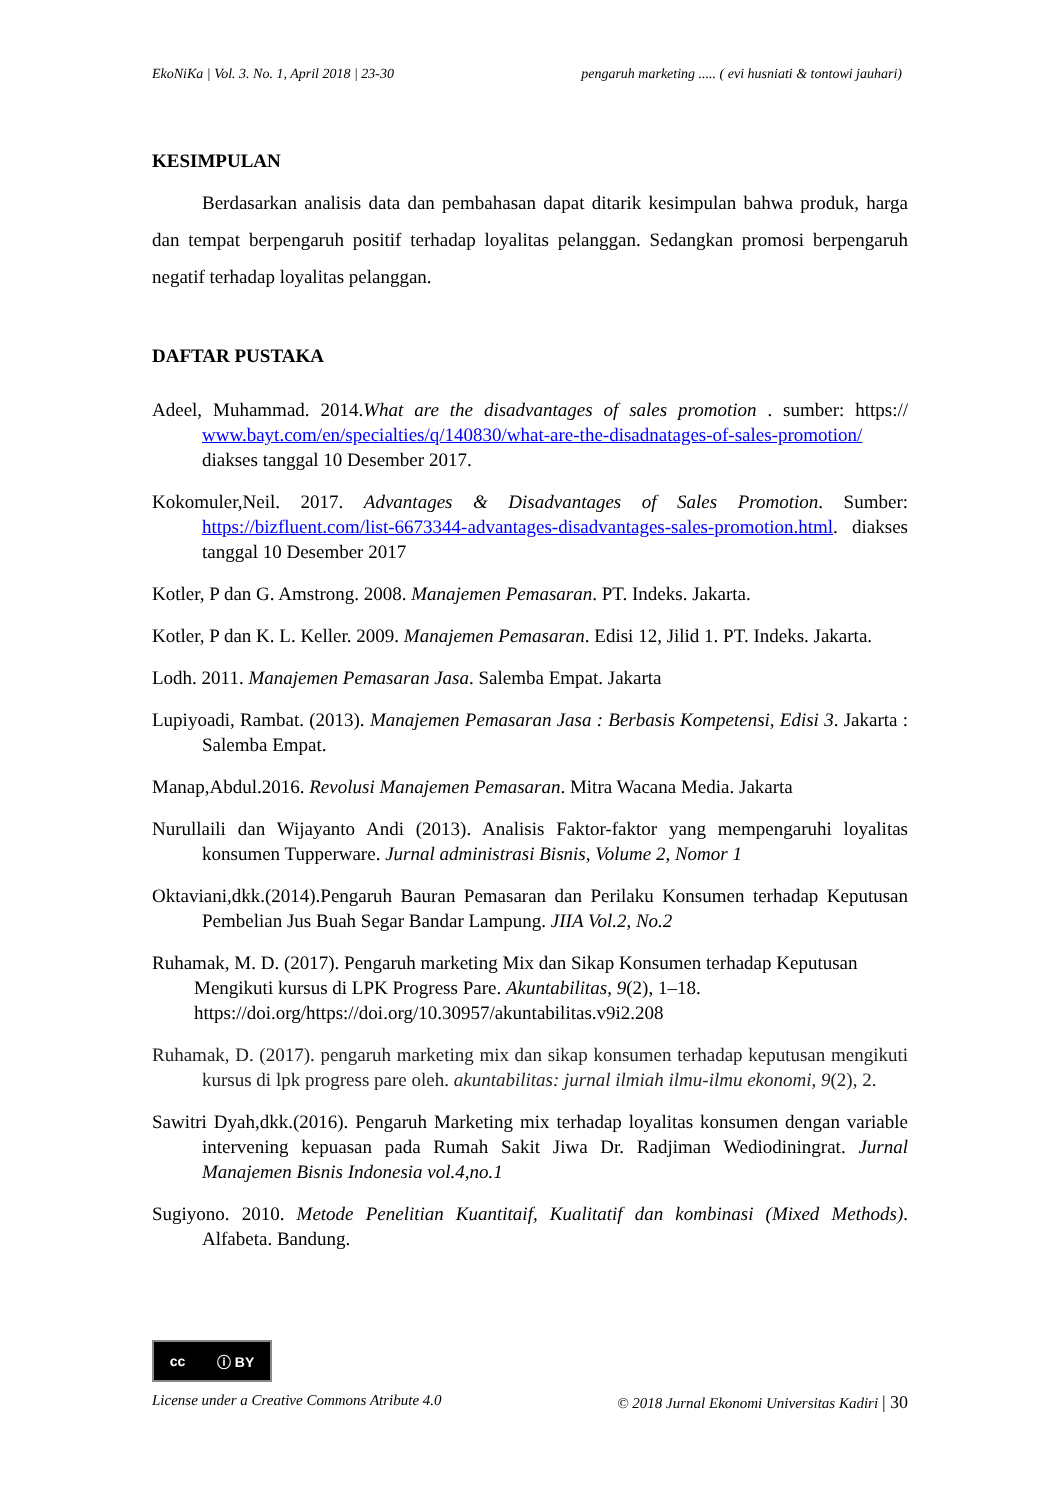EkoNiKa | Vol. 3. No. 1, April 2018 | 23-30 pengaruh marketing ..... ( evi husniati & tontowi jauhari)
KESIMPULAN
Berdasarkan analisis data dan pembahasan dapat ditarik kesimpulan bahwa produk, harga dan tempat berpengaruh positif terhadap loyalitas pelanggan. Sedangkan promosi berpengaruh negatif terhadap loyalitas pelanggan.
DAFTAR PUSTAKA
Adeel, Muhammad. 2014.What are the disadvantages of sales promotion . sumber: https:// www.bayt.com/en/specialties/q/140830/what-are-the-disadnatages-of-sales-promotion/ diakses tanggal 10 Desember 2017.
Kokomuler,Neil. 2017. Advantages & Disadvantages of Sales Promotion. Sumber: https://bizfluent.com/list-6673344-advantages-disadvantages-sales-promotion.html. diakses tanggal 10 Desember 2017
Kotler, P dan G. Amstrong. 2008. Manajemen Pemasaran. PT. Indeks. Jakarta.
Kotler, P dan K. L. Keller. 2009. Manajemen Pemasaran. Edisi 12, Jilid 1. PT. Indeks. Jakarta.
Lodh. 2011. Manajemen Pemasaran Jasa. Salemba Empat. Jakarta
Lupiyoadi, Rambat. (2013). Manajemen Pemasaran Jasa : Berbasis Kompetensi, Edisi 3. Jakarta : Salemba Empat.
Manap,Abdul.2016. Revolusi Manajemen Pemasaran. Mitra Wacana Media. Jakarta
Nurullaili dan Wijayanto Andi (2013). Analisis Faktor-faktor yang mempengaruhi loyalitas konsumen Tupperware. Jurnal administrasi Bisnis, Volume 2, Nomor 1
Oktaviani,dkk.(2014).Pengaruh Bauran Pemasaran dan Perilaku Konsumen terhadap Keputusan Pembelian Jus Buah Segar Bandar Lampung. JIIA Vol.2, No.2
Ruhamak, M. D. (2017). Pengaruh marketing Mix dan Sikap Konsumen terhadap Keputusan Mengikuti kursus di LPK Progress Pare. Akuntabilitas, 9(2), 1–18. https://doi.org/https://doi.org/10.30957/akuntabilitas.v9i2.208
Ruhamak, D. (2017). pengaruh marketing mix dan sikap konsumen terhadap keputusan mengikuti kursus di lpk progress pare oleh. akuntabilitas: jurnal ilmiah ilmu-ilmu ekonomi, 9(2), 2.
Sawitri Dyah,dkk.(2016). Pengaruh Marketing mix terhadap loyalitas konsumen dengan variable intervening kepuasan pada Rumah Sakit Jiwa Dr. Radjiman Wediodiningrat. Jurnal Manajemen Bisnis Indonesia vol.4,no.1
Sugiyono. 2010. Metode Penelitian Kuantitaif, Kualitatif dan kombinasi (Mixed Methods). Alfabeta. Bandung.
cc ⓘ BY
License under a Creative Commons Atribute 4.0 © 2018 Jurnal Ekonomi Universitas Kadiri | 30